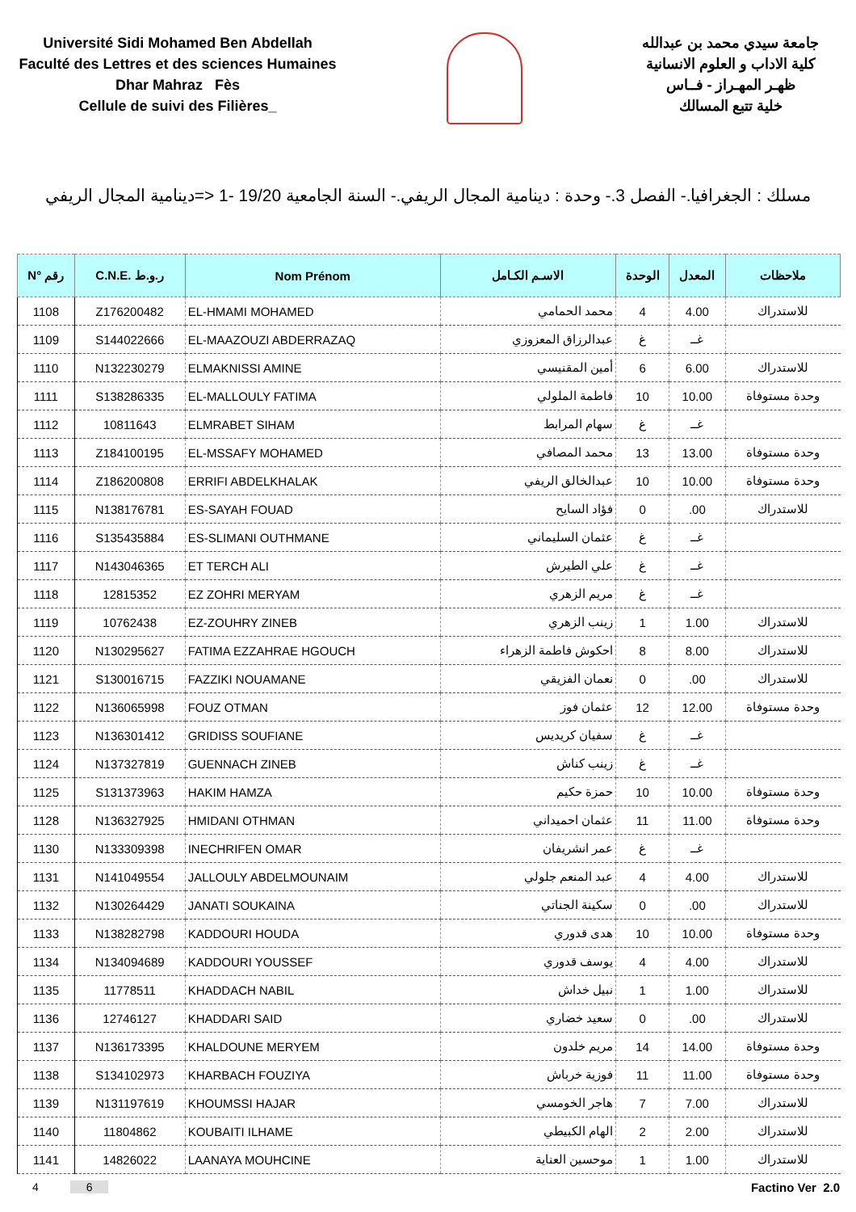Université Sidi Mohamed Ben Abdellah
Faculté des Lettres et des sciences Humaines
Dhar Mahraz Fès
Cellule de suivi des Filières_
جامعة سيدي محمد بن عبدالله
كلية الاداب و العلوم الانسانية
ظهـر المهـراز - فــاس
خلية تتبع المسالك
مسلك : الجغرافيا.- الفصل 3.- وحدة : دينامية المجال الريفي.- السنة الجامعية 19/20 -1 <=دينامية المجال الريفي
| N° رقم | C.N.E. ر.و.ط | Nom Prénom | الاسـم الكـامل | الوحدة | المعدل | ملاحظات |
| --- | --- | --- | --- | --- | --- | --- |
| 1108 | Z176200482 | EL-HMAMI MOHAMED | محمد الحمامي | 4 | 4.00 | للاستدراك |
| 1109 | S144022666 | EL-MAAZOUZI ABDERRAZAQ | عبدالرزاق المعزوزي | غ | غــ | |
| 1110 | N132230279 | ELMAKNISSI AMINE | أمين المقنيسي | 6 | 6.00 | للاستدراك |
| 1111 | S138286335 | EL-MALLOULY FATIMA | فاطمة الملولي | 10 | 10.00 | وحدة مستوفاة |
| 1112 | 10811643 | ELMRABET SIHAM | سهام المرابط | غ | غــ | |
| 1113 | Z184100195 | EL-MSSAFY MOHAMED | محمد المصافي | 13 | 13.00 | وحدة مستوفاة |
| 1114 | Z186200808 | ERRIFI ABDELKHALAK | عبدالخالق الريفي | 10 | 10.00 | وحدة مستوفاة |
| 1115 | N138176781 | ES-SAYAH FOUAD | فؤاد السايح | 0 | .00 | للاستدراك |
| 1116 | S135435884 | ES-SLIMANI OUTHMANE | عثمان السليماني | غ | غــ | |
| 1117 | N143046365 | ET TERCH ALI | علي الطيرش | غ | غــ | |
| 1118 | 12815352 | EZ ZOHRI MERYAM | مريم الزهري | غ | غــ | |
| 1119 | 10762438 | EZ-ZOUHRY ZINEB | زينب الزهري | 1 | 1.00 | للاستدراك |
| 1120 | N130295627 | FATIMA EZZAHRAE HGOUCH | احكوش فاطمة الزهراء | 8 | 8.00 | للاستدراك |
| 1121 | S130016715 | FAZZIKI NOUAMANE | نعمان الفزيقي | 0 | .00 | للاستدراك |
| 1122 | N136065998 | FOUZ OTMAN | عثمان فوز | 12 | 12.00 | وحدة مستوفاة |
| 1123 | N136301412 | GRIDISS SOUFIANE | سفيان كريديس | غ | غــ | |
| 1124 | N137327819 | GUENNACH ZINEB | زينب كناش | غ | غــ | |
| 1125 | S131373963 | HAKIM HAMZA | حمزة حكيم | 10 | 10.00 | وحدة مستوفاة |
| 1128 | N136327925 | HMIDANI OTHMAN | عثمان احميداني | 11 | 11.00 | وحدة مستوفاة |
| 1130 | N133309398 | INECHRIFEN OMAR | عمر انشريفان | غ | غــ | |
| 1131 | N141049554 | JALLOULY ABDELMOUNAIM | عبد المنعم جلولي | 4 | 4.00 | للاستدراك |
| 1132 | N130264429 | JANATI SOUKAINA | سكينة الجناتي | 0 | .00 | للاستدراك |
| 1133 | N138282798 | KADDOURI HOUDA | هدى قدوري | 10 | 10.00 | وحدة مستوفاة |
| 1134 | N134094689 | KADDOURI YOUSSEF | يوسف قدوري | 4 | 4.00 | للاستدراك |
| 1135 | 11778511 | KHADDACH NABIL | نبيل خداش | 1 | 1.00 | للاستدراك |
| 1136 | 12746127 | KHADDARI SAID | سعيد خضاري | 0 | .00 | للاستدراك |
| 1137 | N136173395 | KHALDOUNE MERYEM | مريم خلدون | 14 | 14.00 | وحدة مستوفاة |
| 1138 | S134102973 | KHARBACH FOUZIYA | فوزية خرباش | 11 | 11.00 | وحدة مستوفاة |
| 1139 | N131197619 | KHOUMSSI HAJAR | هاجر الخومسي | 7 | 7.00 | للاستدراك |
| 1140 | 11804862 | KOUBAITI ILHAME | الهام الكبيطي | 2 | 2.00 | للاستدراك |
| 1141 | 14826022 | LAANAYA MOUHCINE | موحسين العناية | 1 | 1.00 | للاستدراك |
4 6 Factino Ver 2.0